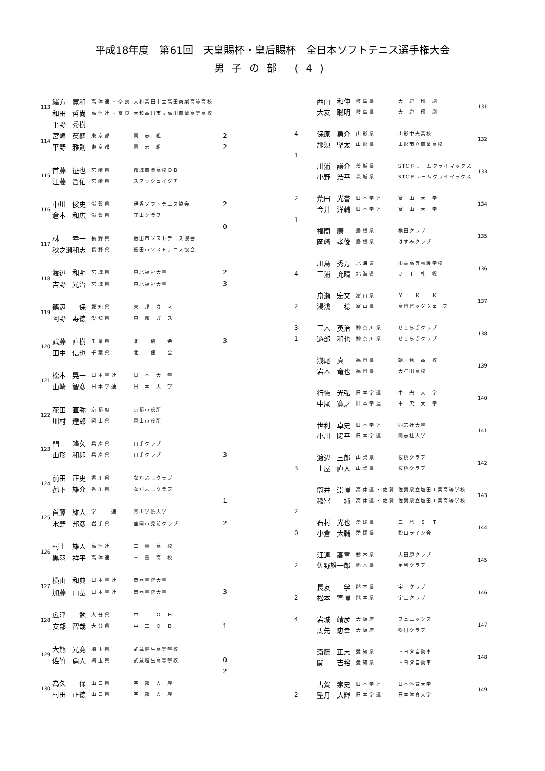平成18年度　第61回　天皇賜杯・皇后賜杯　全日本ソフトテニス選手権大会
男子の部 (4)
| 113 | 緒方 寛和 | 高体連・奈良 | 大和高田市立高田商業高等高校 | |
| | 和田 哲尚 | 高体連・奈良 | 大和高田市立高田商業高等高校 | |
| | 平野 秀樹 | | | |
| 114 | 宮嶋 英嗣 | 東京都 | 同 志 組 | 2 |
| | 平野 雅則 | 東京都 | 同 志 組 | 2 |
| 115 | 首藤 征也 | 宮崎県 | 都城商業高校ＯＢ | |
| | 江藤 晋佑 | 宮崎県 | スマッシュイグチ | |
| 116 | 中川 俊史 | 滋賀県 | 伊香ソフトテニス協会 | 2 |
| | 倉本 和広 | 滋賀県 | 守山クラブ | |
| | | | | 0 |
| 117 | 林 幸一 | 長野県 | 飯田市ソストテニス協会 | |
| | 秋之瀬和志 | 長野県 | 飯田市ソストテニス協会 | |
| 118 | 渡辺 和明 | 宮城県 | 東北福祉大学 | 2 |
| | 吉野 光治 | 宮城県 | 東北福祉大学 | 3 |
| 119 | 篠辺 保 | 愛知県 | 東 邦 ガ ス | |
| | 阿野 寿徳 | 愛知県 | 東 邦 ガ ス | |
| 120 | 武藤 直樹 | 千葉県 | 北 優 会 | 3 |
| | 田中 信也 | 千葉県 | 北 優 会 | |
| 121 | 松本 晃一 | 日本学連 | 日 本 大 学 | |
| | 山崎 智彦 | 日本学連 | 日 本 大 学 | |
| 122 | 花田 直弥 | 京都府 | 京都市役所 | |
| | 川村 達郎 | 岡山県 | 岡山市役所 | |
| 123 | 門 隆久 | 兵庫県 | 山手クラブ | |
| | 山形 和卯 | 兵庫県 | 山手クラブ | 3 |
| 124 | 前田 正史 | 香川県 | なかよしクラブ | |
| | 菰下 雄介 | 香川県 | なかよしクラブ | |
| | | | | 1 |
| 125 | 首藤 雄大 | 学 連 | 青山学院大学 | |
| | 水野 邦彦 | 岩手県 | 盛岡市見前クラブ | 2 |
| 126 | 村上 雄人 | 高体連 | 三 重 高 校 | |
| | 黒羽 祥平 | 高体連 | 三 重 高 校 | |
| 127 | 横山 和典 | 日本学連 | 関西学院大学 | |
| | 加藤 由基 | 日本学連 | 関西学院大学 | 3 |
| 128 | 広津 勉 | 大分県 | 中 工 Ｏ Ｂ | |
| | 安部 智哉 | 大分県 | 中 工 Ｏ Ｂ | 1 |
| 129 | 大熊 光寛 | 埼玉県 | 武蔵越生高等学校 | |
| | 佐竹 勇人 | 埼玉県 | 武蔵越生高等学校 | 0 |
| | | | | 2 |
| 130 | 為久 保 | 山口県 | 宇 部 興 産 | |
| | 村田 正徳 | 山口県 | 宇 部 興 産 | |
| | 西山 和伸 | 岐阜県 | 大 鹿 印 刷 | 131 |
| | 大友 聡明 | 岐阜県 | 大 鹿 印 刷 | |
| 4 | 保原 勇介 | 山形県 | 山形中央高校 | 132 |
| | 那須 堅太 | 山形県 | 山形市立商業高校 | |
| 1 | | | | |
| | 川浦 謙介 | 茨城県 | STCドリームクライマックス | 133 |
| | 小野 浩平 | 茨城県 | STCドリームクライマックス | |
| 2 | 荒田 光誉 | 日本学連 | 富 山 大 学 | 134 |
| | 今井 洋輔 | 日本学連 | 富 山 大 学 | |
| 1 | | | | |
| | 福間 康二 | 島根県 | 横田クラブ | 135 |
| | 岡崎 孝俊 | 島根県 | はすみクラブ | |
| | 川島 秀万 | 北海道 | 雨竜高等養護学校 | 136 |
| 4 | 三浦 充晴 | 北海道 | Ｊ Ｔ 札 幌 | |
| | 舟瀬 宏文 | 富山県 | Ｙ Ｋ Ｋ | 137 |
| 2 | 湯浅 稔 | 富山県 | 高岡ビッグウェーブ | |
| 3 | 三木 英治 | 神奈川県 | せせらぎクラブ | 138 |
| 1 | 遊部 和也 | 神奈川県 | せせらぎクラブ | |
| | 浅尾 真士 | 福岡県 | 朝 倉 高 校 | 139 |
| | 岩本 竜也 | 福岡県 | 大牟田高校 | |
| | 行徳 光弘 | 日本学連 | 中 央 大 学 | 140 |
| | 中尾 寛之 | 日本学連 | 中 央 大 学 | |
| | 世利 卓史 | 日本学連 | 同志社大学 | 141 |
| | 小川 陽平 | 日本学連 | 同志社大学 | |
| | 渡辺 三郎 | 山梨県 | 桜桃クラブ | 142 |
| 3 | 土屋 直人 | 山梨県 | 桜桃クラブ | |
| | 筒井 崇博 | 高体連・佐賀 | 佐賀県立塩田工業高等学校 | 143 |
| | 稲冨 純 | 高体連・佐賀 | 佐賀県立塩田工業高等学校 | |
| 2 | | | | |
| | 石村 光也 | 愛媛県 | 三 島 Ｓ Ｔ | 144 |
| 0 | 小倉 大輔 | 愛媛県 | 松山ライン会 | |
| | 江連 高章 | 栃木県 | 大田原クラブ | 145 |
| 2 | 佐野雄一郎 | 栃木県 | 足利クラブ | |
| | 長友 学 | 熊本県 | 宇土クラブ | 146 |
| 2 | 松本 宣博 | 熊本県 | 宇土クラブ | |
| 4 | 岩城 靖彦 | 大阪府 | フェニックス | 147 |
| | 馬先 忠幸 | 大阪府 | 吹田クラブ | |
| | 斎藤 正志 | 愛知県 | トヨタ自動車 | 148 |
| | 関 吉裕 | 愛知県 | トヨタ自動車 | |
| | 古賀 崇史 | 日本学連 | 日本体育大学 | 149 |
| 2 | 望月 大輝 | 日本学連 | 日本体育大学 | |